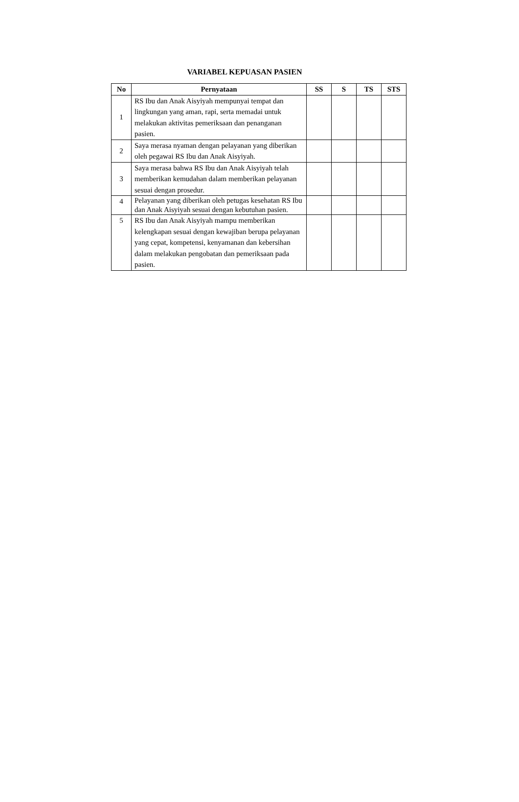VARIABEL KEPUASAN PASIEN
| No | Pernyataan | SS | S | TS | STS |
| --- | --- | --- | --- | --- | --- |
| 1 | RS Ibu dan Anak Aisyiyah mempunyai tempat dan lingkungan yang aman, rapi, serta memadai untuk melakukan aktivitas pemeriksaan dan penanganan pasien. | | | | |
| 2 | Saya merasa nyaman dengan pelayanan yang diberikan oleh pegawai RS Ibu dan Anak Aisyiyah. | | | | |
| 3 | Saya merasa bahwa RS Ibu dan Anak Aisyiyah telah memberikan kemudahan dalam memberikan pelayanan sesuai dengan prosedur. | | | | |
| 4 | Pelayanan yang diberikan oleh petugas kesehatan RS Ibu dan Anak Aisyiyah sesuai dengan kebutuhan pasien. | | | | |
| 5 | RS Ibu dan Anak Aisyiyah mampu memberikan kelengkapan sesuai dengan kewajiban berupa pelayanan yang cepat, kompetensi, kenyamanan dan kebersihan dalam melakukan pengobatan dan pemeriksaan pada pasien. | | | | |